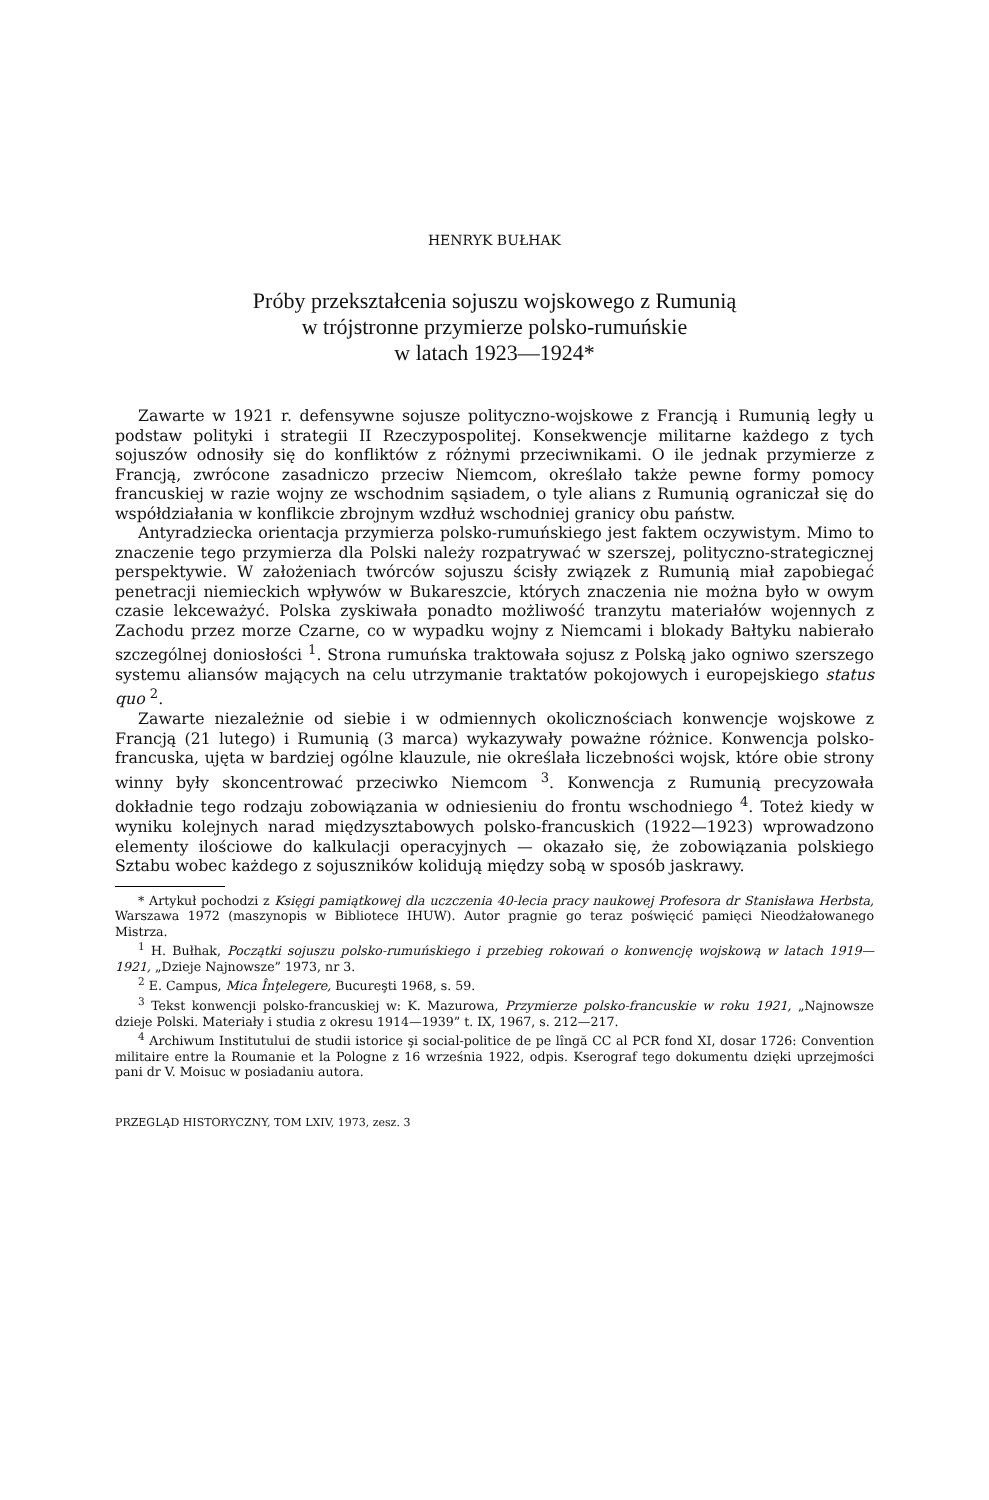HENRYK BUŁHAK
Próby przekształcenia sojuszu wojskowego z Rumunią
w trójstronne przymierze polsko-rumuńskie
w latach 1923—1924*
Zawarte w 1921 r. defensywne sojusze polityczno-wojskowe z Francją i Rumunią legły u podstaw polityki i strategii II Rzeczypospolitej. Konsekwencje militarne każdego z tych sojuszów odnosiły się do konfliktów z różnymi przeciwnikami. O ile jednak przymierze z Francją, zwrócone zasadniczo przeciw Niemcom, określało także pewne formy pomocy francuskiej w razie wojny ze wschodnim sąsiadem, o tyle alians z Rumunią ograniczał się do współdziałania w konflikcie zbrojnym wzdłuż wschodniej granicy obu państw.
Antyradziecka orientacja przymierza polsko-rumuńskiego jest faktem oczywistym. Mimo to znaczenie tego przymierza dla Polski należy rozpatrywać w szerszej, polityczno-strategicznej perspektywie. W założeniach twórców sojuszu ścisły związek z Rumunią miał zapobiegać penetracji niemieckich wpływów w Bukareszcie, których znaczenia nie można było w owym czasie lekceważyć. Polska zyskiwała ponadto możliwość tranzytu materiałów wojennych z Zachodu przez morze Czarne, co w wypadku wojny z Niemcami i blokady Bałtyku nabierało szczególnej doniosłości <sup>1</sup>. Strona rumuńska traktowała sojusz z Polską jako ogniwo szerszego systemu aliansów mających na celu utrzymanie traktatów pokojowych i europejskiego status quo <sup>2</sup>.
Zawarte niezależnie od siebie i w odmiennych okolicznościach konwencje wojskowe z Francją (21 lutego) i Rumunią (3 marca) wykazywały poważne różnice. Konwencja polsko-francuska, ujęta w bardziej ogólne klauzule, nie określała liczebności wojsk, które obie strony winny były skoncentrować przeciwko Niemcom <sup>3</sup>. Konwencja z Rumunią precyzowała dokładnie tego rodzaju zobowiązania w odniesieniu do frontu wschodniego <sup>4</sup>. Toteż kiedy w wyniku kolejnych narad międzysztabowych polsko-francuskich (1922—1923) wprowadzono elementy ilościowe do kalkulacji operacyjnych — okazało się, że zobowiązania polskiego Sztabu wobec każdego z sojuszników kolidują między sobą w sposób jaskrawy.
* Artykuł pochodzi z Księgi pamiątkowej dla uczczenia 40-lecia pracy naukowej Profesora dr Stanisława Herbsta, Warszawa 1972 (maszynopis w Bibliotece IHUW). Autor pragnie go teraz poświęcić pamięci Nieodżałowanego Mistrza.
<sup>1</sup> H. Bułhak, Początki sojuszu polsko-rumuńskiego i przebieg rokowań o konwencję wojskową w latach 1919—1921, „Dzieje Najnowsze” 1973, nr 3.
<sup>2</sup> E. Campus, Mica Înţelegere, Bucureşti 1968, s. 59.
<sup>3</sup> Tekst konwencji polsko-francuskiej w: K. Mazurowa, Przymierze polsko-francuskie w roku 1921, „Najnowsze dzieje Polski. Materiały i studia z okresu 1914—1939” t. IX, 1967, s. 212—217.
<sup>4</sup> Archiwum Institutului de studii istorice şi social-politice de pe lîngă CC al PCR fond XI, dosar 1726: Convention militaire entre la Roumanie et la Pologne z 16 września 1922, odpis. Kserograf tego dokumentu dzięki uprzejmości pani dr V. Moisuc w posiadaniu autora.
PRZEGLĄD HISTORYCZNY, TOM LXIV, 1973, zesz. 3